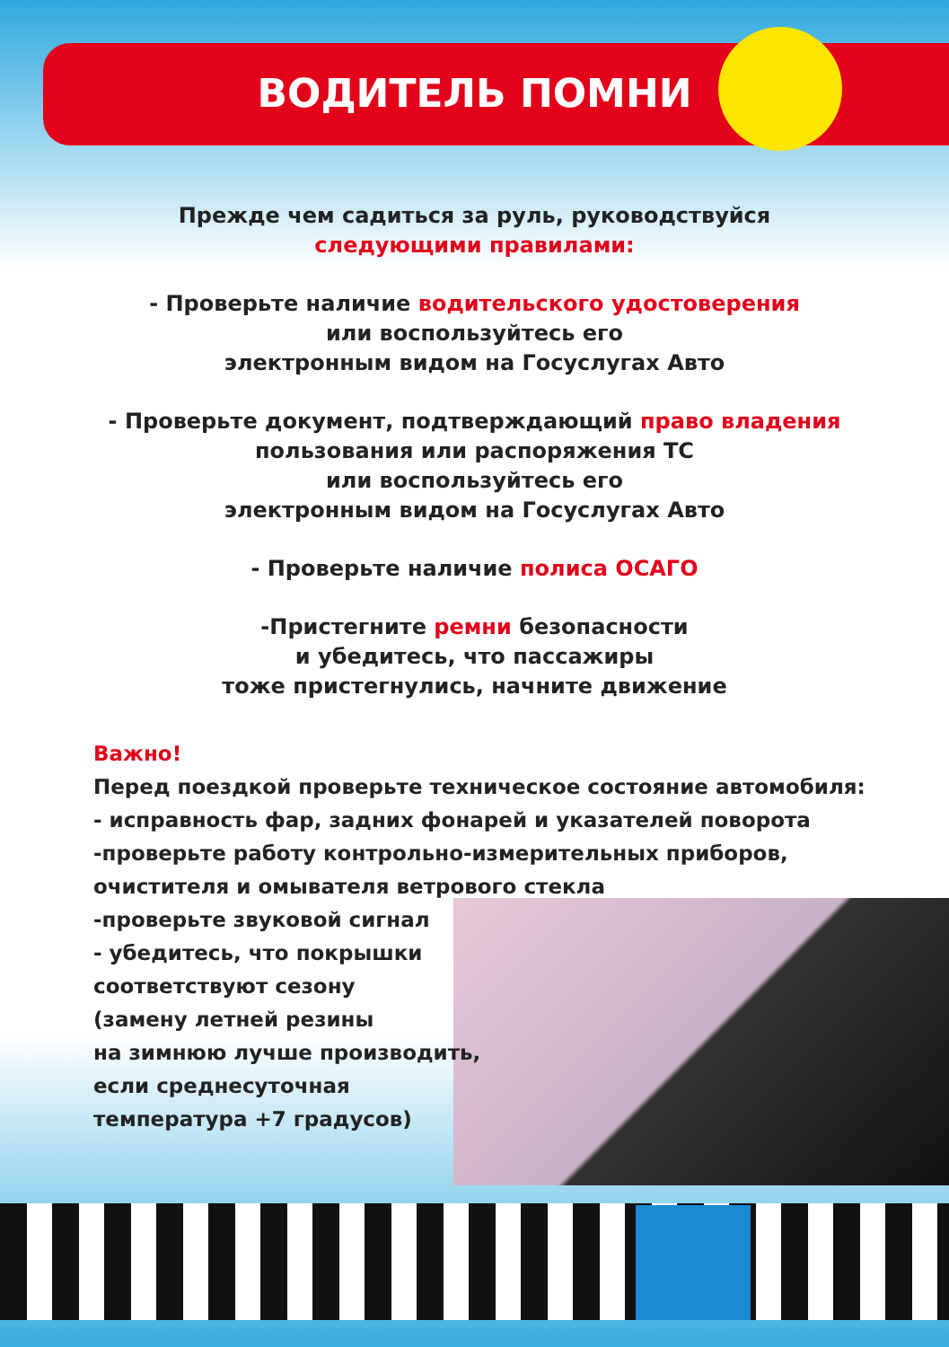ВОДИТЕЛЬ ПОМНИ
Прежде чем садиться за руль, руководствуйся
следующими правилами:
- Проверьте наличие водительского удостоверения
или воспользуйтесь его
электронным видом на Госуслугах Авто
- Проверьте документ, подтверждающий право владения
пользования или распоряжения ТС
или воспользуйтесь его
электронным видом на Госуслугах Авто
- Проверьте наличие полиса ОСАГО
-Пристегните ремни безопасности
и убедитесь, что пассажиры
тоже пристегнулись, начните движение
Важно!
Перед поездкой проверьте техническое состояние автомобиля:
- исправность фар, задних фонарей и указателей поворота
-проверьте работу контрольно-измерительных приборов,
очистителя и омывателя ветрового стекла
-проверьте звуковой сигнал
- убедитесь, что покрышки
соответствуют сезону
(замену летней резины
на зимнюю лучше производить,
если среднесуточная
температура +7 градусов)